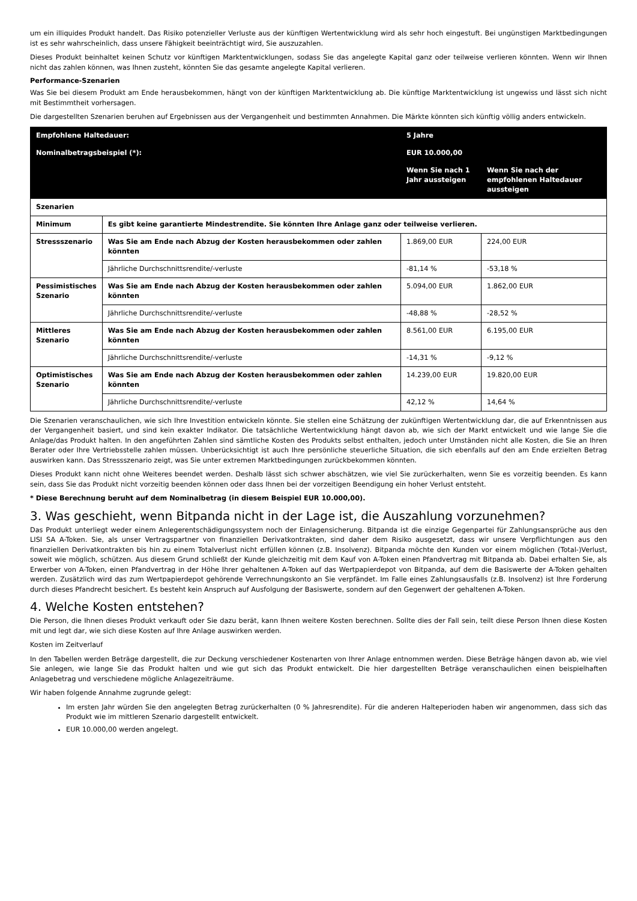um ein illiquides Produkt handelt. Das Risiko potenzieller Verluste aus der künftigen Wertentwicklung wird als sehr hoch eingestuft. Bei ungünstigen Marktbedingungen ist es sehr wahrscheinlich, dass unsere Fähigkeit beeinträchtigt wird, Sie auszuzahlen.
Dieses Produkt beinhaltet keinen Schutz vor künftigen Marktentwicklungen, sodass Sie das angelegte Kapital ganz oder teilweise verlieren könnten. Wenn wir Ihnen nicht das zahlen können, was Ihnen zusteht, könnten Sie das gesamte angelegte Kapital verlieren.
Performance-Szenarien
Was Sie bei diesem Produkt am Ende herausbekommen, hängt von der künftigen Marktentwicklung ab. Die künftige Marktentwicklung ist ungewiss und lässt sich nicht mit Bestimmtheit vorhersagen.
Die dargestellten Szenarien beruhen auf Ergebnissen aus der Vergangenheit und bestimmten Annahmen. Die Märkte könnten sich künftig völlig anders entwickeln.
| Empfohlene Haltedauer: | | 5 Jahre | |
| Nominalbetragsbeispiel (*): | | EUR 10.000,00 | |
| | | Wenn Sie nach 1 Jahr aussteigen | Wenn Sie nach der empfohlenen Haltedauer aussteigen |
| Szenarien | | | |
| Minimum | Es gibt keine garantierte Mindestrendite. Sie könnten Ihre Anlage ganz oder teilweise verlieren. | | |
| Stressszenario | Was Sie am Ende nach Abzug der Kosten herausbekommen oder zahlen könnten | 1.869,00 EUR | 224,00 EUR |
| | Jährliche Durchschnittsrendite/-verluste | -81,14 % | -53,18 % |
| Pessimistisches Szenario | Was Sie am Ende nach Abzug der Kosten herausbekommen oder zahlen könnten | 5.094,00 EUR | 1.862,00 EUR |
| | Jährliche Durchschnittsrendite/-verluste | -48,88 % | -28,52 % |
| Mittleres Szenario | Was Sie am Ende nach Abzug der Kosten herausbekommen oder zahlen könnten | 8.561,00 EUR | 6.195,00 EUR |
| | Jährliche Durchschnittsrendite/-verluste | -14,31 % | -9,12 % |
| Optimistisches Szenario | Was Sie am Ende nach Abzug der Kosten herausbekommen oder zahlen könnten | 14.239,00 EUR | 19.820,00 EUR |
| | Jährliche Durchschnittsrendite/-verluste | 42,12 % | 14,64 % |
Die Szenarien veranschaulichen, wie sich Ihre Investition entwickeln könnte. Sie stellen eine Schätzung der zukünftigen Wertentwicklung dar, die auf Erkenntnissen aus der Vergangenheit basiert, und sind kein exakter Indikator. Die tatsächliche Wertentwicklung hängt davon ab, wie sich der Markt entwickelt und wie lange Sie die Anlage/das Produkt halten. In den angeführten Zahlen sind sämtliche Kosten des Produkts selbst enthalten, jedoch unter Umständen nicht alle Kosten, die Sie an Ihren Berater oder Ihre Vertriebsstelle zahlen müssen. Unberücksichtigt ist auch Ihre persönliche steuerliche Situation, die sich ebenfalls auf den am Ende erzielten Betrag auswirken kann. Das Stressszenario zeigt, was Sie unter extremen Marktbedingungen zurückbekommen könnten.
Dieses Produkt kann nicht ohne Weiteres beendet werden. Deshalb lässt sich schwer abschätzen, wie viel Sie zurückerhalten, wenn Sie es vorzeitig beenden. Es kann sein, dass Sie das Produkt nicht vorzeitig beenden können oder dass Ihnen bei der vorzeitigen Beendigung ein hoher Verlust entsteht.
* Diese Berechnung beruht auf dem Nominalbetrag (in diesem Beispiel EUR 10.000,00).
3. Was geschieht, wenn Bitpanda nicht in der Lage ist, die Auszahlung vorzunehmen?
Das Produkt unterliegt weder einem Anlegerentschädigungssystem noch der Einlagensicherung. Bitpanda ist die einzige Gegenpartei für Zahlungsansprüche aus den LISI SA A-Token. Sie, als unser Vertragspartner von finanziellen Derivatkontrakten, sind daher dem Risiko ausgesetzt, dass wir unsere Verpflichtungen aus den finanziellen Derivatkontrakten bis hin zu einem Totalverlust nicht erfüllen können (z.B. Insolvenz). Bitpanda möchte den Kunden vor einem möglichen (Total-)Verlust, soweit wie möglich, schützen. Aus diesem Grund schließt der Kunde gleichzeitig mit dem Kauf von A-Token einen Pfandvertrag mit Bitpanda ab. Dabei erhalten Sie, als Erwerber von A-Token, einen Pfandvertrag in der Höhe Ihrer gehaltenen A-Token auf das Wertpapierdepot von Bitpanda, auf dem die Basiswerte der A-Token gehalten werden. Zusätzlich wird das zum Wertpapierdepot gehörende Verrechnungskonto an Sie verpfändet. Im Falle eines Zahlungsausfalls (z.B. Insolvenz) ist Ihre Forderung durch dieses Pfandrecht besichert. Es besteht kein Anspruch auf Ausfolgung der Basiswerte, sondern auf den Gegenwert der gehaltenen A-Token.
4. Welche Kosten entstehen?
Die Person, die Ihnen dieses Produkt verkauft oder Sie dazu berät, kann Ihnen weitere Kosten berechnen. Sollte dies der Fall sein, teilt diese Person Ihnen diese Kosten mit und legt dar, wie sich diese Kosten auf Ihre Anlage auswirken werden.
Kosten im Zeitverlauf
In den Tabellen werden Beträge dargestellt, die zur Deckung verschiedener Kostenarten von Ihrer Anlage entnommen werden. Diese Beträge hängen davon ab, wie viel Sie anlegen, wie lange Sie das Produkt halten und wie gut sich das Produkt entwickelt. Die hier dargestellten Beträge veranschaulichen einen beispielhaften Anlagebetrag und verschiedene mögliche Anlagezeiträume.
Wir haben folgende Annahme zugrunde gelegt:
Im ersten Jahr würden Sie den angelegten Betrag zurückerhalten (0 % Jahresrendite). Für die anderen Halteperioden haben wir angenommen, dass sich das Produkt wie im mittleren Szenario dargestellt entwickelt.
EUR 10.000,00 werden angelegt.